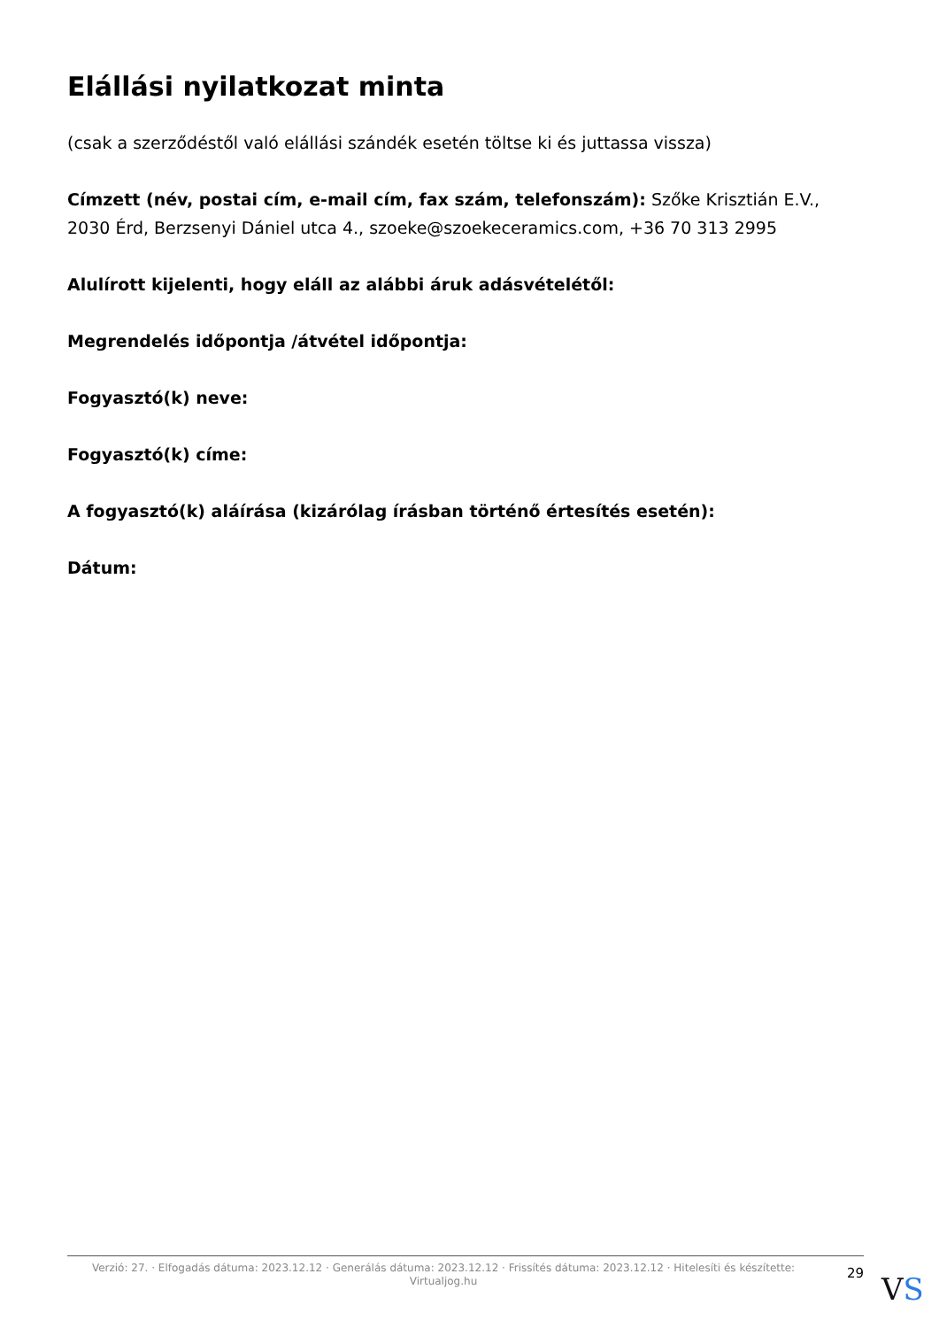Elállási nyilatkozat minta
(csak a szerződéstől való elállási szándék esetén töltse ki és juttassa vissza)
Címzett (név, postai cím, e-mail cím, fax szám, telefonszám): Szőke Krisztián E.V., 2030 Érd, Berzsenyi Dániel utca 4., szoeke@szoekeceramics.com, +36 70 313 2995
Alulírott kijelenti, hogy eláll az alábbi áruk adásvételétől:
Megrendelés időpontja /átvétel időpontja:
Fogyasztó(k) neve:
Fogyasztó(k) címe:
A fogyasztó(k) aláírása (kizárólag írásban történő értesítés esetén):
Dátum:
Verzió: 27. · Elfogadás dátuma: 2023.12.12 · Generálás dátuma: 2023.12.12 · Frissítés dátuma: 2023.12.12 · Hitelesíti és készítette: Virtualjog.hu
29
VS